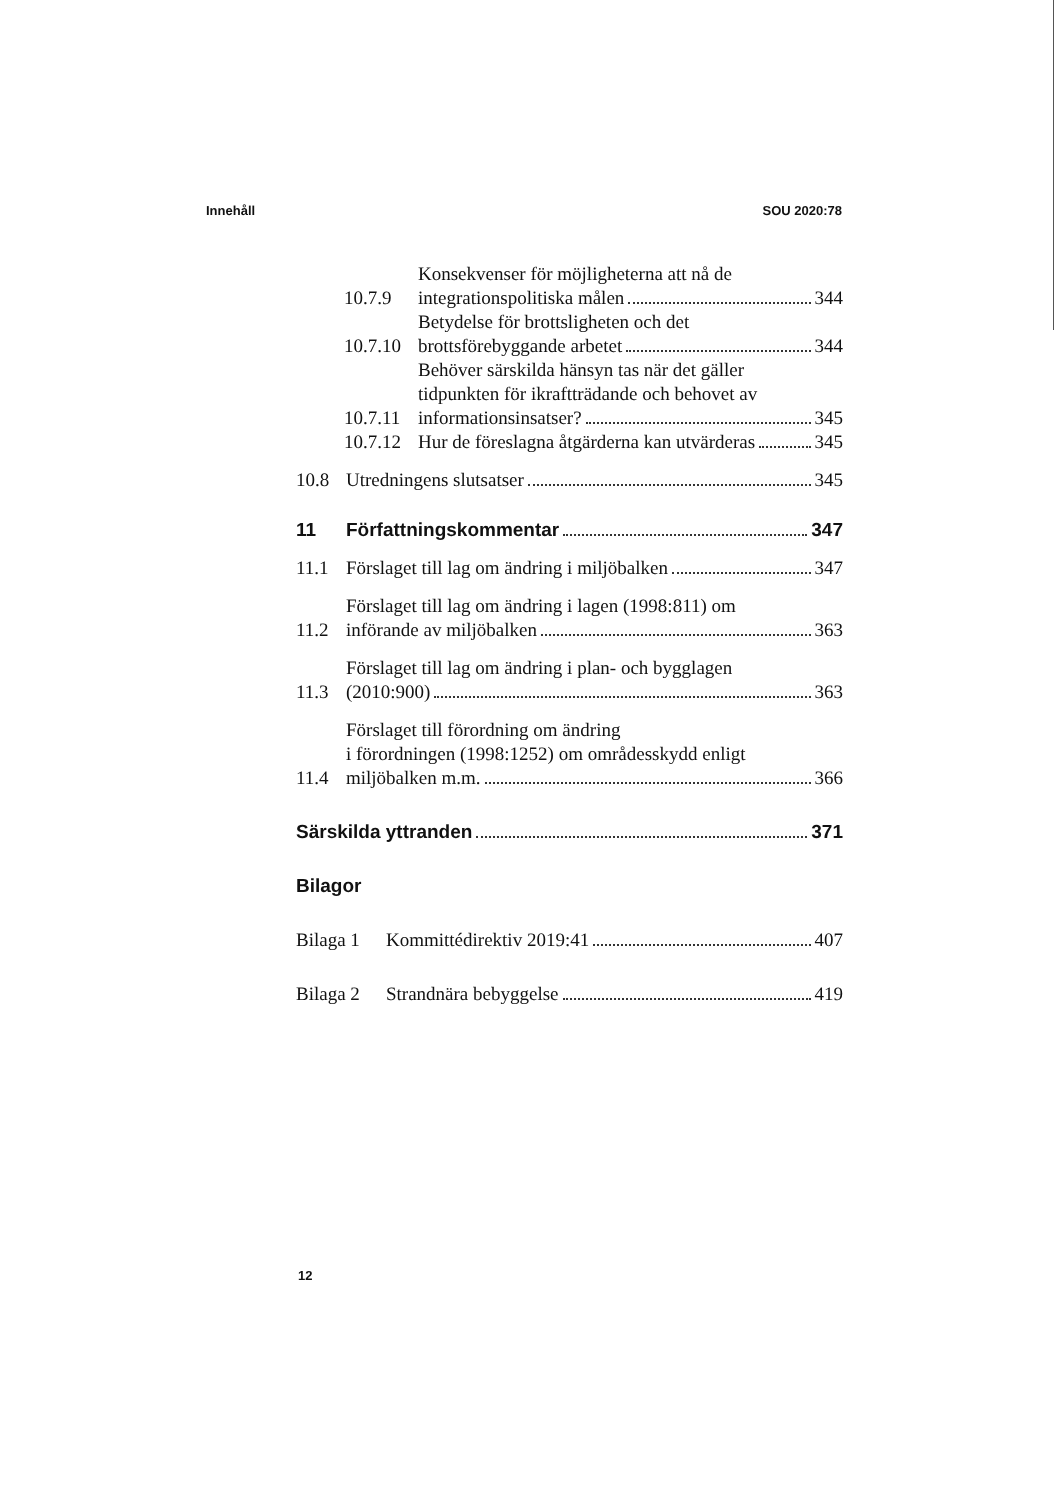Innehåll SOU 2020:78
10.7.9
Konsekvenser för möjligheterna att nå de
integrationspolitiska målen 344
10.7.10
Betydelse för brottsligheten och det
brottsförebyggande arbetet 344
10.7.11
Behöver särskilda hänsyn tas när det gäller
tidpunkten för ikraftträdande och behovet av
informationsinsatser? 345
10.7.12
Hur de föreslagna åtgärderna kan utvärderas 345
10.8
Utredningens slutsatser 345
11
Författningskommentar 347
11.1
Förslaget till lag om ändring i miljöbalken 347
11.2
Förslaget till lag om ändring i lagen (1998:811) om
införande av miljöbalken 363
11.3
Förslaget till lag om ändring i plan- och bygglagen
(2010:900) 363
11.4
Förslaget till förordning om ändring
i förordningen (1998:1252) om områdesskydd enligt
miljöbalken m.m. 366
Särskilda yttranden 371
Bilagor
Bilaga 1
Kommittédirektiv 2019:41 407
Bilaga 2
Strandnära bebyggelse 419
12